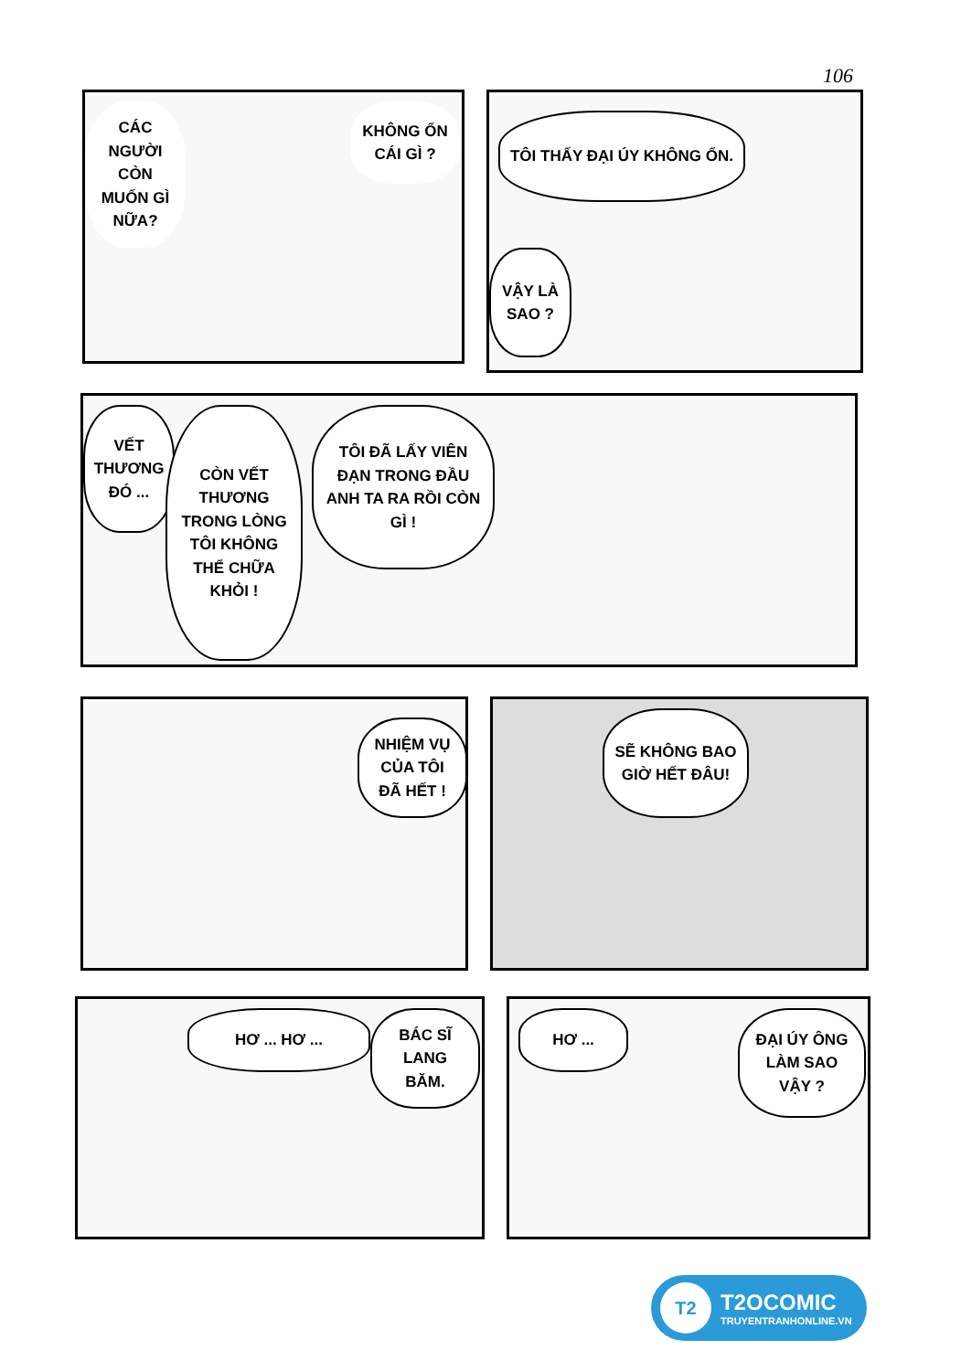106
CÁC NGƯỜI CÒN MUỐN GÌ NỮA?
KHÔNG ỔN CÁI GÌ ?
TÔI THẤY ĐẠI ÚY KHÔNG ỔN.
VẬY LÀ SAO ?
VẾT THƯƠNG ĐÓ ...
CÒN VẾT THƯƠNG TRONG LÒNG TÔI KHÔNG THỂ CHỮA KHỎI !
TÔI ĐÃ LẤY VIÊN ĐẠN TRONG ĐẦU ANH TA RA RỒI CÒN GÌ !
NHIỆM VỤ CỦA TÔI ĐÃ HẾT !
SẼ KHÔNG BAO GIỜ HẾT ĐÂU!
HƠ ... HƠ ...
BÁC SĨ LANG BĂM.
HƠ ...
ĐẠI ÚY ÔNG LÀM SAO VẬY ?
T2
T2OCOMIC
TRUYENTRANHONLINE.VN